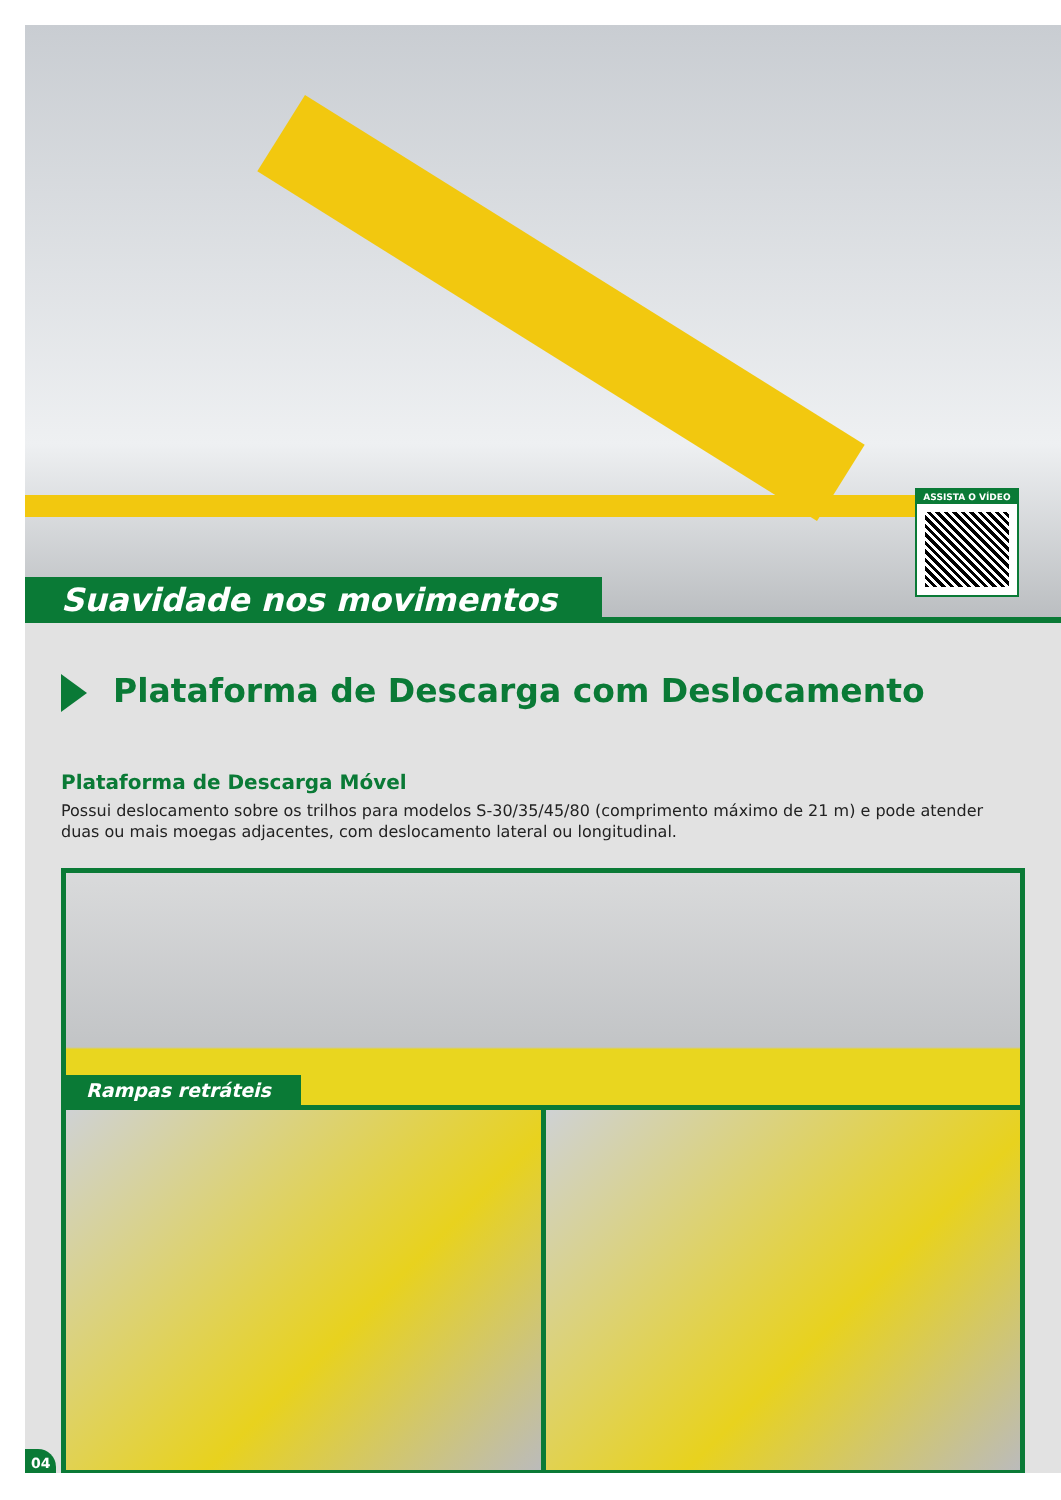ASSISTA O VÍDEO
Suavidade nos movimentos
Plataforma de Descarga com Deslocamento
Plataforma de Descarga Móvel
Possui deslocamento sobre os trilhos para modelos S-30/35/45/80 (comprimento máximo de 21 m) e pode atender duas ou mais moegas adjacentes, com deslocamento lateral ou longitudinal.
Rampas retráteis
04